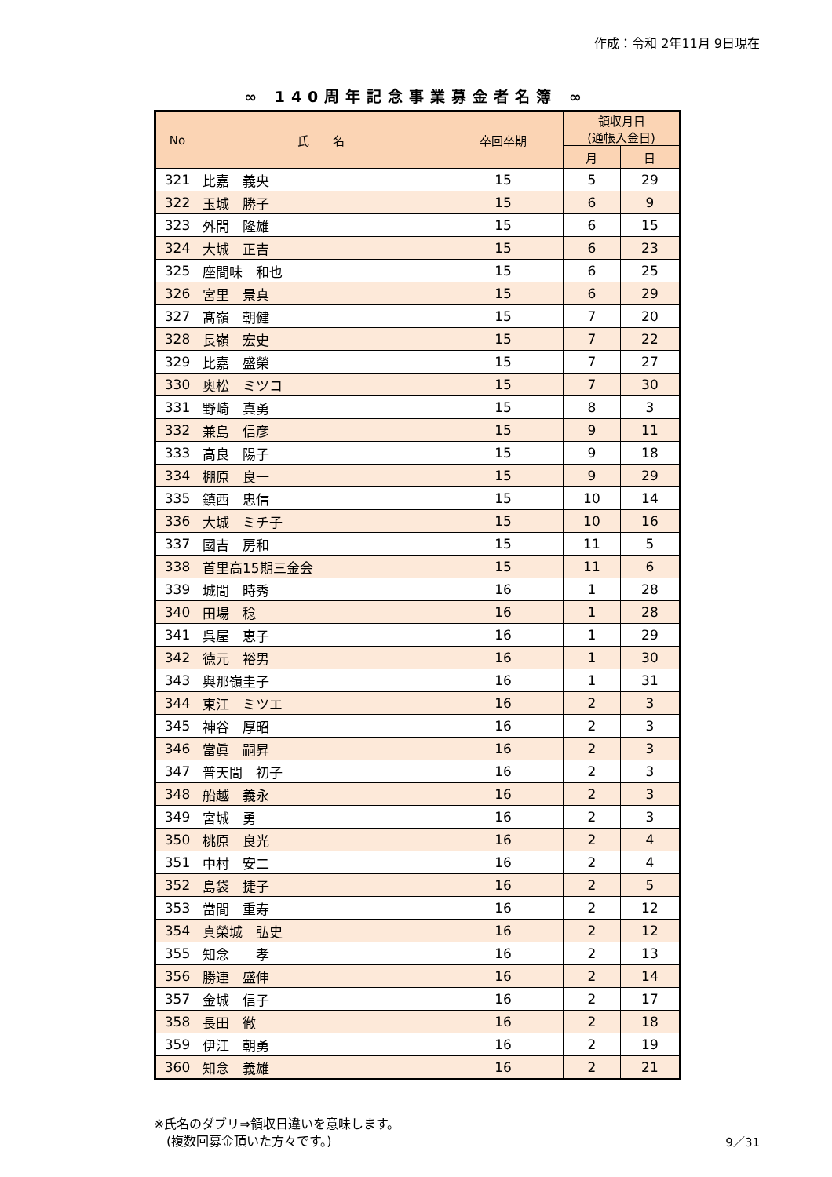作成：令和 2年11月 9日現在
∞ 140周年記念事業募金者名簿 ∞
| No | 氏 名 | 卒回卒期 | 領収月日 (通帳入金日) | |
| --- | --- | --- | --- | --- |
| | | | 月 | 日 |
| 321 | 比嘉 義央 | 15 | 5 | 29 |
| 322 | 玉城 勝子 | 15 | 6 | 9 |
| 323 | 外間 隆雄 | 15 | 6 | 15 |
| 324 | 大城 正吉 | 15 | 6 | 23 |
| 325 | 座間味 和也 | 15 | 6 | 25 |
| 326 | 宮里 景真 | 15 | 6 | 29 |
| 327 | 髙嶺 朝健 | 15 | 7 | 20 |
| 328 | 長嶺 宏史 | 15 | 7 | 22 |
| 329 | 比嘉 盛榮 | 15 | 7 | 27 |
| 330 | 奥松 ミツコ | 15 | 7 | 30 |
| 331 | 野崎 真勇 | 15 | 8 | 3 |
| 332 | 兼島 信彦 | 15 | 9 | 11 |
| 333 | 高良 陽子 | 15 | 9 | 18 |
| 334 | 棚原 良一 | 15 | 9 | 29 |
| 335 | 鎮西 忠信 | 15 | 10 | 14 |
| 336 | 大城 ミチ子 | 15 | 10 | 16 |
| 337 | 國吉 房和 | 15 | 11 | 5 |
| 338 | 首里高15期三金会 | 15 | 11 | 6 |
| 339 | 城間 時秀 | 16 | 1 | 28 |
| 340 | 田場 稔 | 16 | 1 | 28 |
| 341 | 呉屋 恵子 | 16 | 1 | 29 |
| 342 | 徳元 裕男 | 16 | 1 | 30 |
| 343 | 與那嶺圭子 | 16 | 1 | 31 |
| 344 | 東江 ミツエ | 16 | 2 | 3 |
| 345 | 神谷 厚昭 | 16 | 2 | 3 |
| 346 | 當眞 嗣昇 | 16 | 2 | 3 |
| 347 | 普天間 初子 | 16 | 2 | 3 |
| 348 | 船越 義永 | 16 | 2 | 3 |
| 349 | 宮城 勇 | 16 | 2 | 3 |
| 350 | 桃原 良光 | 16 | 2 | 4 |
| 351 | 中村 安二 | 16 | 2 | 4 |
| 352 | 島袋 捷子 | 16 | 2 | 5 |
| 353 | 當間 重寿 | 16 | 2 | 12 |
| 354 | 真榮城 弘史 | 16 | 2 | 12 |
| 355 | 知念 孝 | 16 | 2 | 13 |
| 356 | 勝連 盛伸 | 16 | 2 | 14 |
| 357 | 金城 信子 | 16 | 2 | 17 |
| 358 | 長田 徹 | 16 | 2 | 18 |
| 359 | 伊江 朝勇 | 16 | 2 | 19 |
| 360 | 知念 義雄 | 16 | 2 | 21 |
※氏名のダブリ⇒領収日違いを意味します。
　(複数回募金頂いた方々です。)
9／31